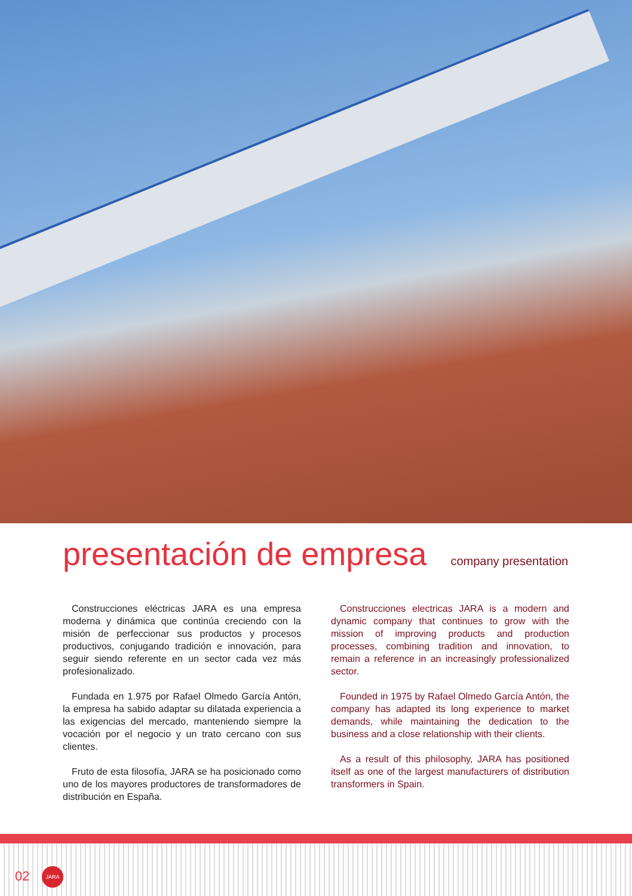presentación de empresa
company presentation
Construcciones eléctricas JARA es una empresa moderna y dinámica que continúa creciendo con la misión de perfeccionar sus productos y procesos productivos, conjugando tradición e innovación, para seguir siendo referente en un sector cada vez más profesionalizado.
Fundada en 1.975 por Rafael Olmedo García Antón, la empresa ha sabido adaptar su dilatada experiencia a las exigencias del mercado, manteniendo siempre la vocación por el negocio y un trato cercano con sus clientes.
Fruto de esta filosofía, JARA se ha posicionado como uno de los mayores productores de transformadores de distribución en España.
Construcciones electricas JARA is a modern and dynamic company that continues to grow with the mission of improving products and production processes, combining tradition and innovation, to remain a reference in an increasingly professionalized sector.
Founded in 1975 by Rafael Olmedo García Antón, the company has adapted its long experience to market demands, while maintaining the dedication to the business and a close relationship with their clients.
As a result of this philosophy, JARA has positioned itself as one of the largest manufacturers of distribution transformers in Spain.
02
JARA